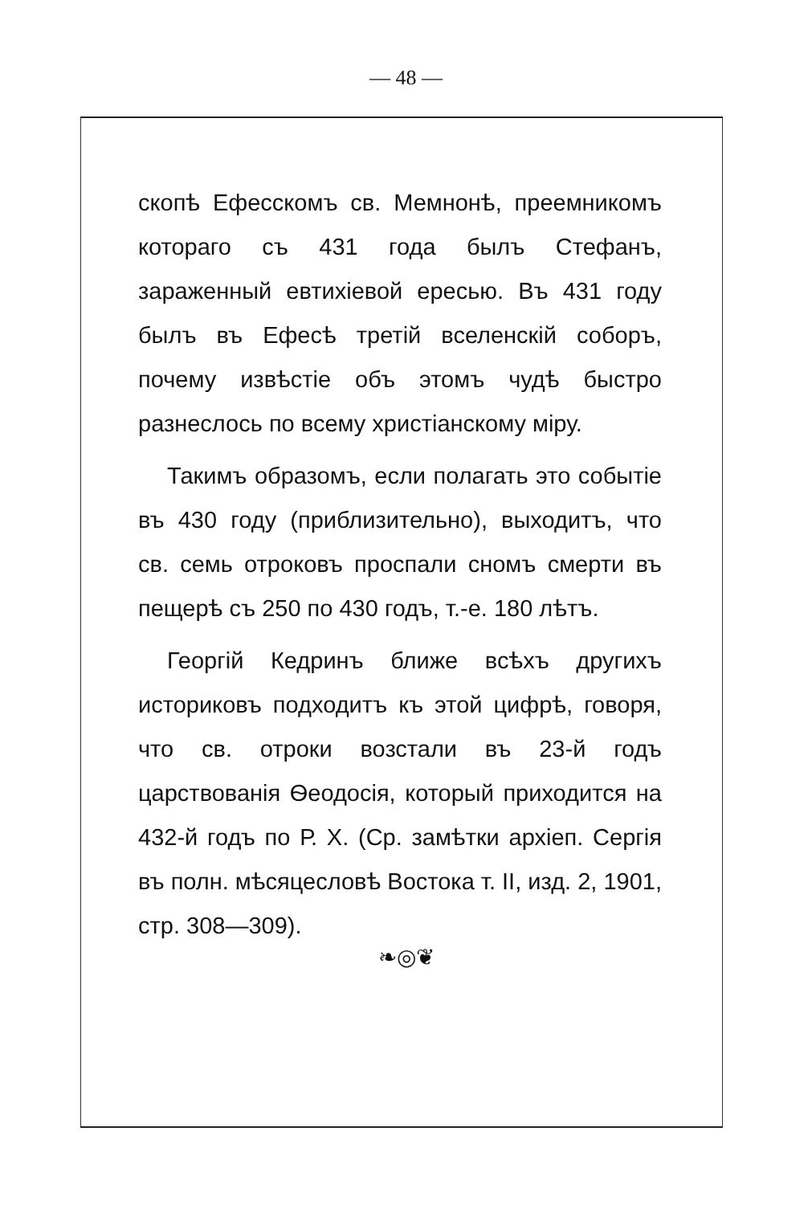— 48 —
скопѣ Ефесскомъ св. Мемнонѣ, преемникомъ котораго съ 431 года былъ Стефанъ, зараженный евтихіевой ересью. Въ 431 году былъ въ Ефесѣ третій вселенскій соборъ, почему извѣстіе объ этомъ чудѣ быстро разнеслось по всему христіанскому міру.
Такимъ образомъ, если полагать это событіе въ 430 году (приблизительно), выходитъ, что св. семь отроковъ проспали сномъ смерти въ пещерѣ съ 250 по 430 годъ, т.-е. 180 лѣтъ.
Георгій Кедринъ ближе всѣхъ другихъ историковъ подходитъ къ этой цифрѣ, говоря, что св. отроки возстали въ 23-й годъ царствованія Ѳеодосія, который приходится на 432-й годъ по Р. Х. (Ср. замѣтки архіеп. Сергія въ полн. мѣсяцесловѣ Востока т. II, изд. 2, 1901, стр. 308—309).
❧◎❦